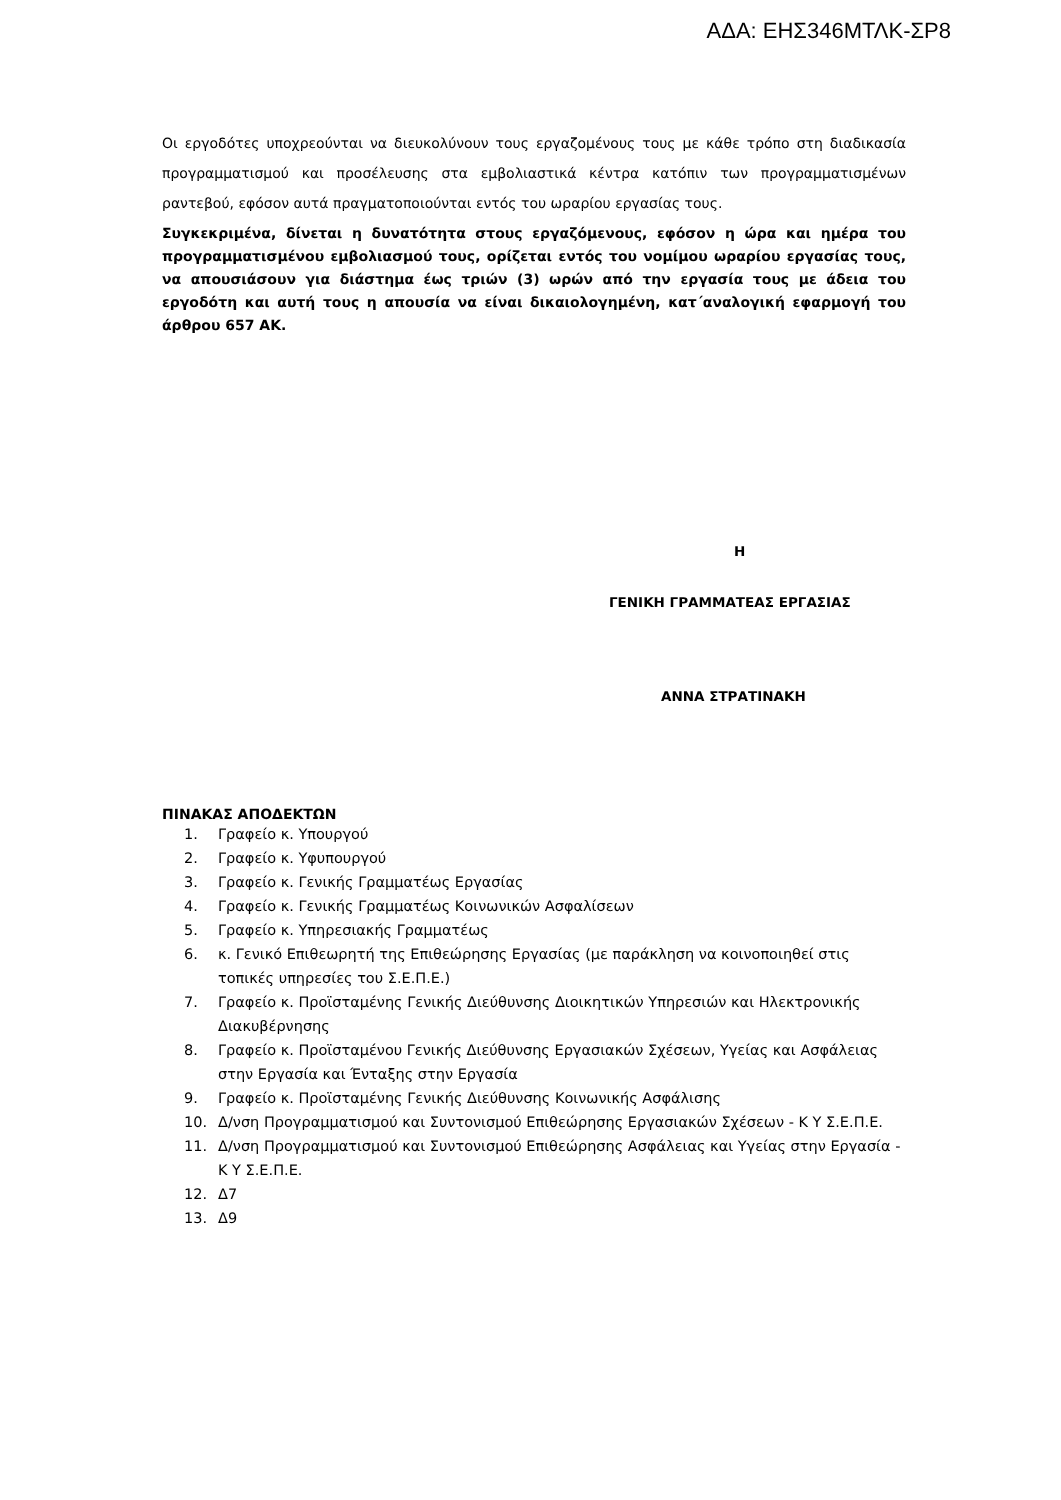ΑΔΑ: ΕΗΣ346ΜΤΛΚ-ΣΡ8
Οι εργοδότες υποχρεούνται να διευκολύνουν τους εργαζομένους τους με κάθε τρόπο στη διαδικασία προγραμματισμού και προσέλευσης στα εμβολιαστικά κέντρα κατόπιν των προγραμματισμένων ραντεβού, εφόσον αυτά πραγματοποιούνται εντός του ωραρίου εργασίας τους.
Συγκεκριμένα, δίνεται η δυνατότητα στους εργαζόμενους, εφόσον η ώρα και ημέρα του προγραμματισμένου εμβολιασμού τους, ορίζεται εντός του νομίμου ωραρίου εργασίας τους, να απουσιάσουν για διάστημα έως τριών (3) ωρών από την εργασία τους με άδεια του εργοδότη και αυτή τους η απουσία να είναι δικαιολογημένη, κατ΄αναλογική εφαρμογή του άρθρου 657 ΑΚ.
Η
ΓΕΝΙΚΗ ΓΡΑΜΜΑΤΕΑΣ ΕΡΓΑΣΙΑΣ
ΑΝΝΑ ΣΤΡΑΤΙΝΑΚΗ
ΠΙΝΑΚΑΣ ΑΠΟΔΕΚΤΩΝ
1. Γραφείο κ. Υπουργού
2. Γραφείο κ. Υφυπουργού
3. Γραφείο κ. Γενικής Γραμματέως Εργασίας
4. Γραφείο κ. Γενικής Γραμματέως Κοινωνικών Ασφαλίσεων
5. Γραφείο κ. Υπηρεσιακής Γραμματέως
6. κ. Γενικό Επιθεωρητή της Επιθεώρησης Εργασίας (με παράκληση να κοινοποιηθεί στις τοπικές υπηρεσίες του Σ.Ε.Π.Ε.)
7. Γραφείο κ. Προϊσταμένης Γενικής Διεύθυνσης Διοικητικών Υπηρεσιών και Ηλεκτρονικής Διακυβέρνησης
8. Γραφείο κ. Προϊσταμένου Γενικής Διεύθυνσης Εργασιακών Σχέσεων, Υγείας και Ασφάλειας στην Εργασία και Ένταξης στην Εργασία
9. Γραφείο κ. Προϊσταμένης Γενικής Διεύθυνσης Κοινωνικής Ασφάλισης
10. Δ/νση Προγραμματισμού και Συντονισμού Επιθεώρησης Εργασιακών Σχέσεων - Κ Υ Σ.Ε.Π.Ε.
11. Δ/νση Προγραμματισμού και Συντονισμού Επιθεώρησης Ασφάλειας και Υγείας στην Εργασία - Κ Υ Σ.Ε.Π.Ε.
12. Δ7
13. Δ9